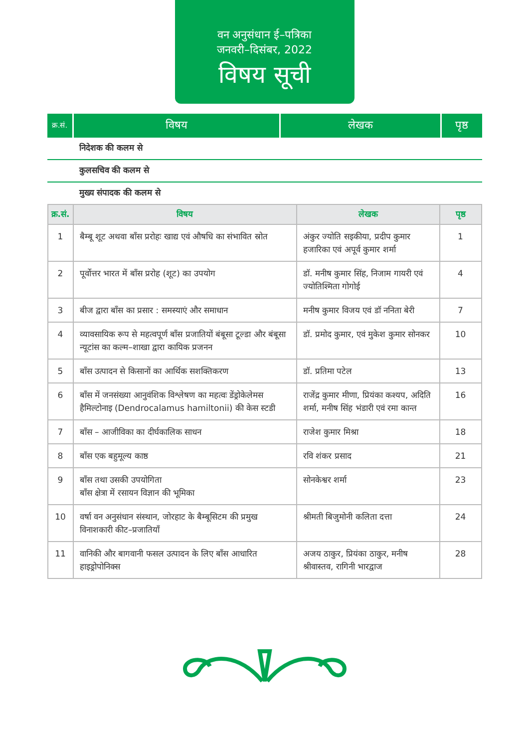वन अनुसंधान ई–पत्रिका
जनवरी–दिसंबर, 2022
विषय सूची
| क्र.सं. | विषय | लेखक | पृष्ठ |
| --- | --- | --- | --- |
| निदेशक की कलम से |
| कुलसचिव की कलम से |
| मुख्य संपादक की कलम से |
| क्र.सं. | विषय | लेखक | पृष्ठ |
| --- | --- | --- | --- |
| 1 | बैम्बू शूट अथवा बाँस प्ररोहः खाद्य एवं औषधि का संभावित स्रोत | अंकुर ज्योति सइकीया, प्रदीप कुमार हजारिका एवं अपूर्व कुमार शर्मा | 1 |
| 2 | पूर्वोत्तर भारत में बाँस प्ररोह (शूट) का उपयोग | डॉ. मनीष कुमार सिंह, निजाम गायरी एवं ज्योतिश्मिता गोगोई | 4 |
| 3 | बीज द्वारा बाँस का प्रसार : समस्याएं और समाधान | मनीष कुमार विजय एवं डॉ ननिता बेरी | 7 |
| 4 | व्यावसायिक रूप से महत्वपूर्ण बाँस प्रजातियों बंबूसा टूल्डा और बंबूसा न्यूटांस का कल्म–शाखा द्वारा कायिक प्रजनन | डॉ. प्रमोद कुमार, एवं मुकेश कुमार सोनकर | 10 |
| 5 | बाँस उत्पादन से किसानों का आर्थिक सशक्तिकरण | डॉ. प्रतिमा पटेल | 13 |
| 6 | बाँस में जनसंख्या आनुवंशिक विश्लेषण का महत्वः डेंड्रोकेलेमस हैमिल्टोनाइ (Dendrocalamus hamiltonii) की केस स्टडी | राजेंद्र कुमार मीणा, प्रियंका कश्यप, अदिति शर्मा, मनीष सिंह भंडारी एवं रमा कान्त | 16 |
| 7 | बाँस – आजीविका का दीर्घकालिक साधन | राजेश कुमार मिश्रा | 18 |
| 8 | बाँस एक बहुमूल्य काष्ठ | रवि शंकर प्रसाद | 21 |
| 9 | बाँस तथा उसकी उपयोगिता बाँस क्षेत्रा में रसायन विज्ञान की भूमिका | सोनकेश्वर शर्मा | 23 |
| 10 | वर्षा वन अनुसंधान संस्थान, जोरहाट के बैम्बूसिटम की प्रमुख विनाशकारी कीट–प्रजातियाँ | श्रीमती बिजुमोनी कलिता दत्ता | 24 |
| 11 | वानिकी और बागवानी फसल उत्पादन के लिए बाँस आधारित हाइड्रोपोनिक्स | अजय ठाकुर, प्रियंका ठाकुर, मनीष श्रीवास्तव, रागिनी भारद्वाज | 28 |